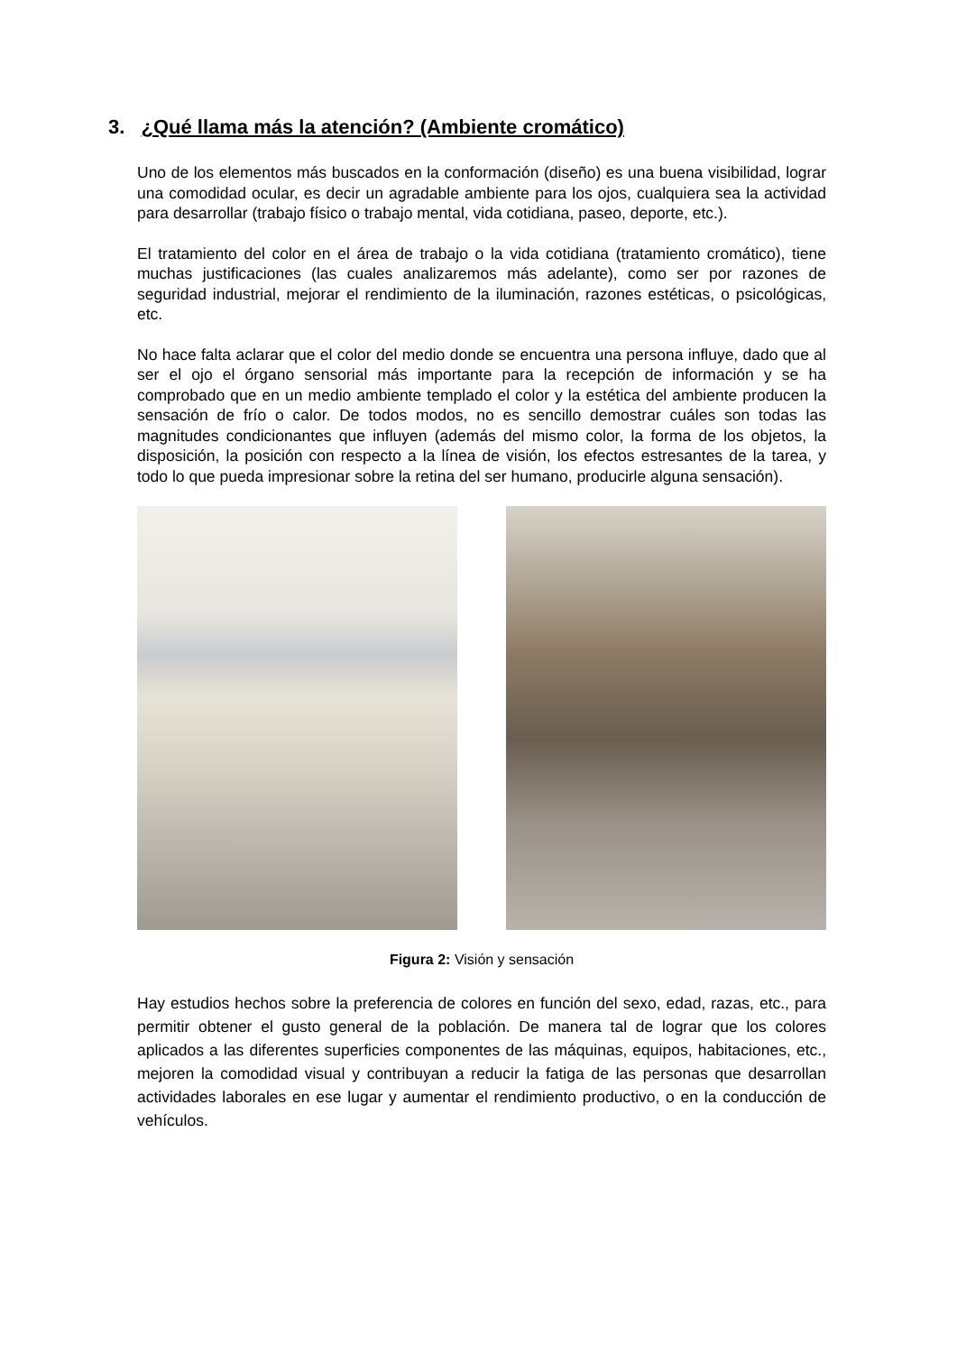3. ¿Qué llama más la atención? (Ambiente cromático)
Uno de los elementos más buscados en la conformación (diseño) es una buena visibilidad, lograr una comodidad ocular, es decir un agradable ambiente para los ojos, cualquiera sea la actividad para desarrollar (trabajo físico o trabajo mental, vida cotidiana, paseo, deporte, etc.).
El tratamiento del color en el área de trabajo o la vida cotidiana (tratamiento cromático), tiene muchas justificaciones (las cuales analizaremos más adelante), como ser por razones de seguridad industrial, mejorar el rendimiento de la iluminación, razones estéticas, o psicológicas, etc.
No hace falta aclarar que el color del medio donde se encuentra una persona influye, dado que al ser el ojo el órgano sensorial más importante para la recepción de información y se ha comprobado que en un medio ambiente templado el color y la estética del ambiente producen la sensación de frío o calor. De todos modos, no es sencillo demostrar cuáles son todas las magnitudes condicionantes que influyen (además del mismo color, la forma de los objetos, la disposición, la posición con respecto a la línea de visión, los efectos estresantes de la tarea, y todo lo que pueda impresionar sobre la retina del ser humano, producirle alguna sensación).
Figura 2: Visión y sensación
Hay estudios hechos sobre la preferencia de colores en función del sexo, edad, razas, etc., para permitir obtener el gusto general de la población. De manera tal de lograr que los colores aplicados a las diferentes superficies componentes de las máquinas, equipos, habitaciones, etc., mejoren la comodidad visual y contribuyan a reducir la fatiga de las personas que desarrollan actividades laborales en ese lugar y aumentar el rendimiento productivo, o en la conducción de vehículos.